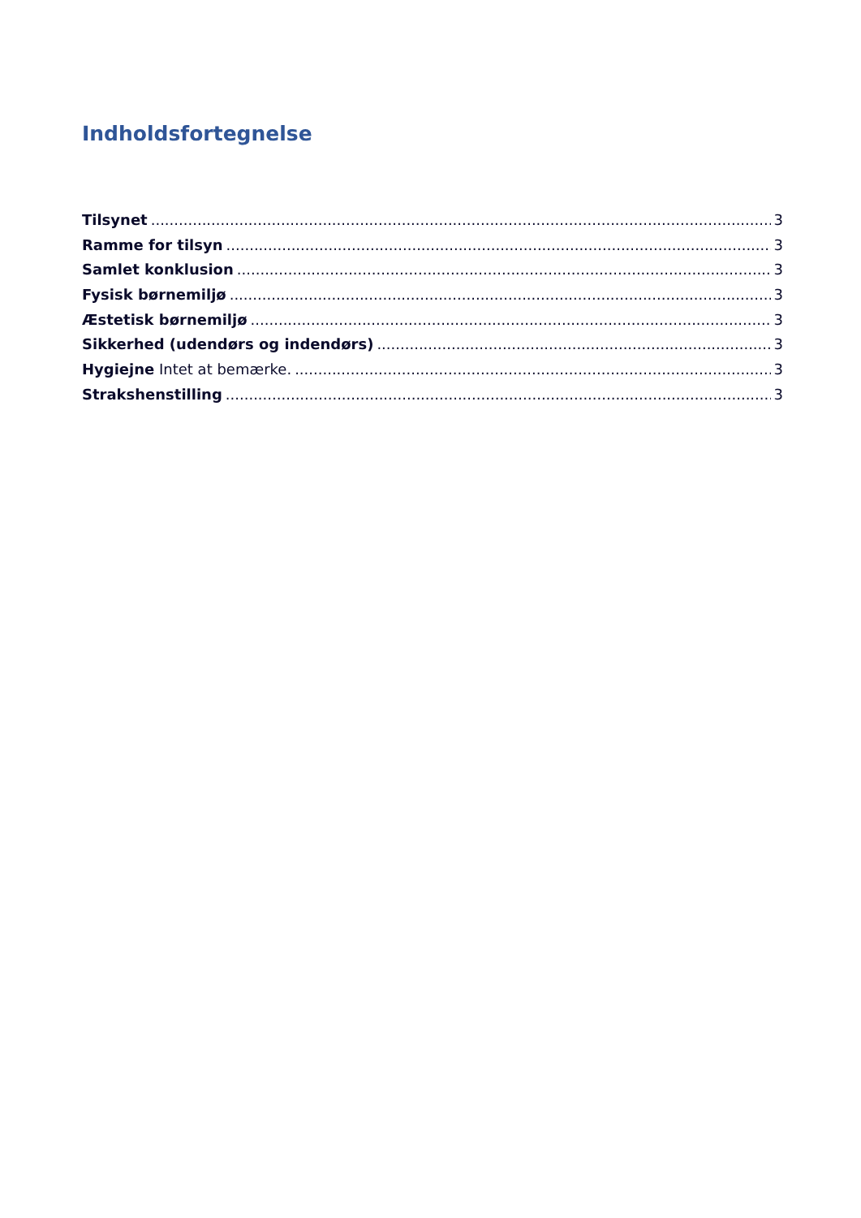Indholdsfortegnelse
Tilsynet 3
Ramme for tilsyn 3
Samlet konklusion 3
Fysisk børnemiljø 3
Æstetisk børnemiljø 3
Sikkerhed (udendørs og indendørs) 3
Hygiejne Intet at bemærke. 3
Strakshenstilling 3